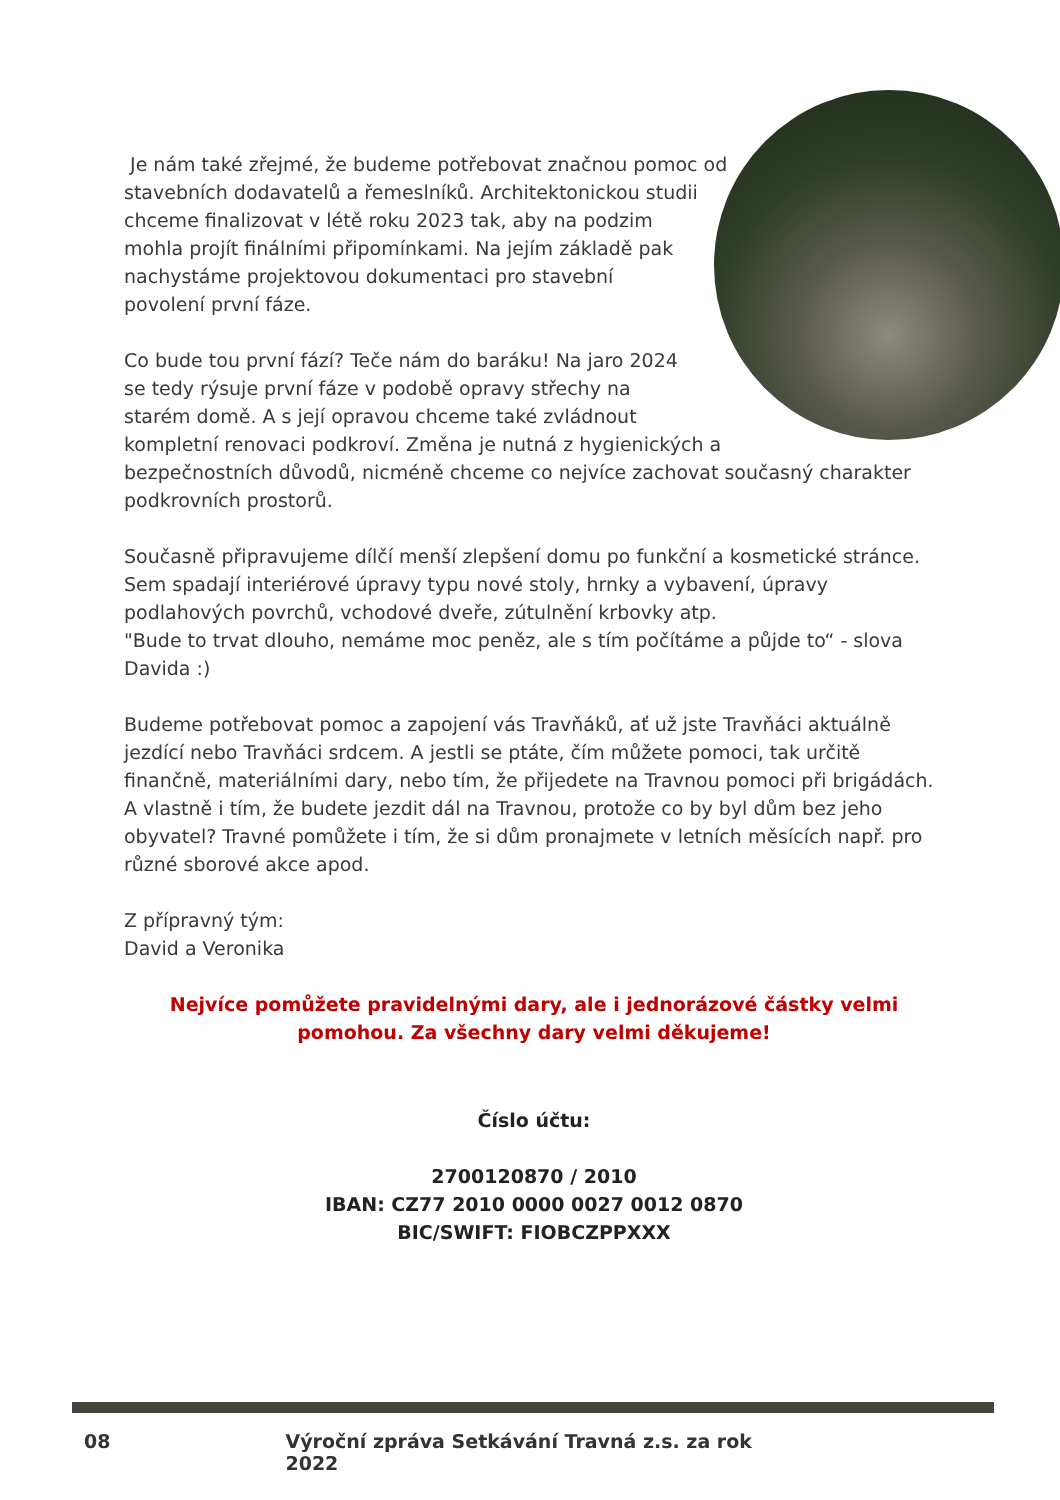Je nám také zřejmé, že budeme potřebovat značnou pomoc od stavebních dodavatelů a řemeslníků. Architektonickou studii chceme finalizovat v létě roku 2023 tak, aby na podzim mohla projít finálními připomínkami. Na jejím základě pak nachystáme projektovou dokumentaci pro stavební povolení první fáze.
Co bude tou první fází? Teče nám do baráku! Na jaro 2024 se tedy rýsuje první fáze v podobě opravy střechy na starém domě. A s její opravou chceme také zvládnout kompletní renovaci podkroví. Změna je nutná z hygienických a bezpečnostních důvodů, nicméně chceme co nejvíce zachovat současný charakter podkrovních prostorů.
Současně připravujeme dílčí menší zlepšení domu po funkční a kosmetické stránce. Sem spadají interiérové úpravy typu nové stoly, hrnky a vybavení, úpravy podlahových povrchů, vchodové dveře, zútulnění krbovky atp.
"Bude to trvat dlouho, nemáme moc peněz, ale s tím počítáme a půjde to“ - slova Davida :)
Budeme potřebovat pomoc a zapojení vás Travňáků, ať už jste Travňáci aktuálně jezdící nebo Travňáci srdcem. A jestli se ptáte, čím můžete pomoci, tak určitě finančně, materiálními dary, nebo tím, že přijedete na Travnou pomoci při brigádách. A vlastně i tím, že budete jezdit dál na Travnou, protože co by byl dům bez jeho obyvatel? Travné pomůžete i tím, že si dům pronajmete v letních měsících např. pro různé sborové akce apod.
Z přípravný tým:
David a Veronika
Nejvíce pomůžete pravidelnými dary, ale i jednorázové částky velmi pomohou. Za všechny dary velmi děkujeme!
Číslo účtu:
2700120870 / 2010
IBAN: CZ77 2010 0000 0027 0012 0870
BIC/SWIFT: FIOBCZPPXXX
08 Výroční zpráva Setkávání Travná z.s. za rok 2022